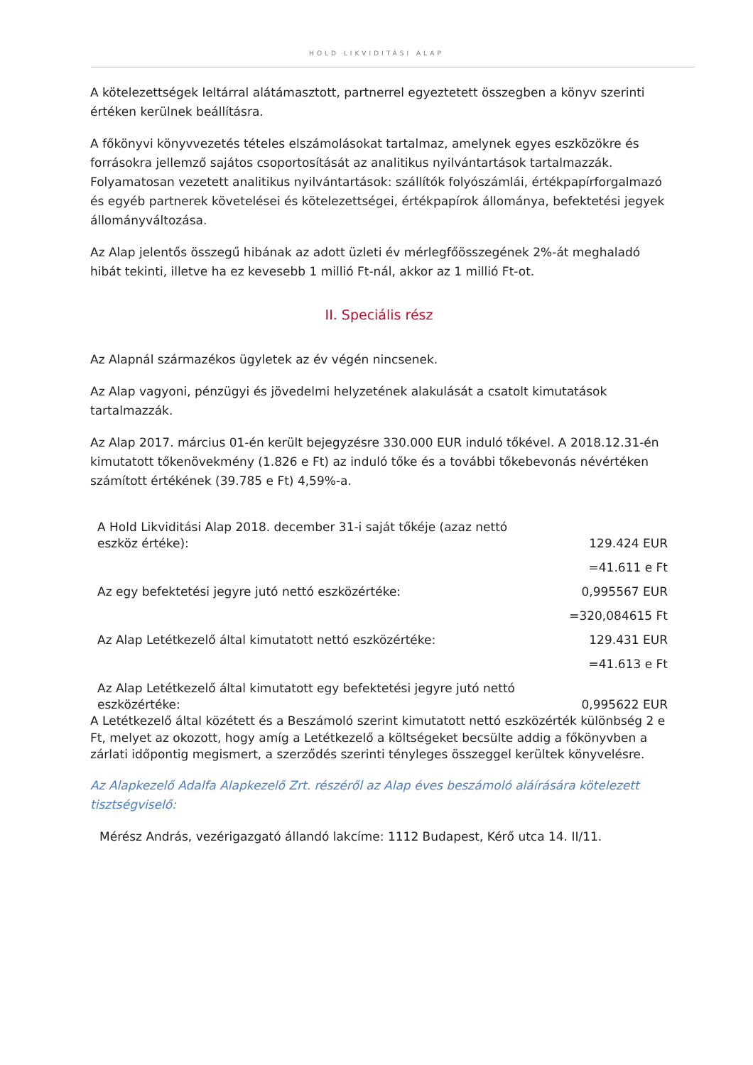HOLD LIKVIDITÁSI ALAP
A kötelezettségek leltárral alátámasztott, partnerrel egyeztetett összegben a könyv szerinti értéken kerülnek beállításra.
A főkönyvi könyvvezetés tételes elszámolásokat tartalmaz, amelynek egyes eszközökre és forrásokra jellemző sajátos csoportosítását az analitikus nyilvántartások tartalmazzák. Folyamatosan vezetett analitikus nyilvántartások: szállítók folyószámlái, értékpapírforgalmazó és egyéb partnerek követelései és kötelezettségei, értékpapírok állománya, befektetési jegyek állományváltozása.
Az Alap jelentős összegű hibának az adott üzleti év mérlegfőösszegének 2%-át meghaladó hibát tekinti, illetve ha ez kevesebb 1 millió Ft-nál, akkor az 1 millió Ft-ot.
II. Speciális rész
Az Alapnál származékos ügyletek az év végén nincsenek.
Az Alap vagyoni, pénzügyi és jövedelmi helyzetének alakulását a csatolt kimutatások tartalmazzák.
Az Alap 2017. március 01-én került bejegyzésre 330.000 EUR induló tőkével. A 2018.12.31-én kimutatott tőkenövekmény (1.826 e Ft) az induló tőke és a további tőkebevonás névértéken számított értékének (39.785 e Ft) 4,59%-a.
| A Hold Likviditási Alap 2018. december 31-i saját tőkéje (azaz nettó eszköz értéke): | 129.424 EUR |
| | =41.611 e Ft |
| Az egy befektetési jegyre jutó nettó eszközértéke: | 0,995567 EUR |
| | =320,084615 Ft |
| Az Alap Letétkezelő által kimutatott nettó eszközértéke: | 129.431 EUR |
| | =41.613 e Ft |
| Az Alap Letétkezelő által kimutatott egy befektetési jegyre jutó nettó eszközértéke: | 0,995622 EUR |
A Letétkezelő által közétett és a Beszámoló szerint kimutatott nettó eszközérték különbség 2 e Ft, melyet az okozott, hogy amíg a Letétkezelő a költségeket becsülte addig a főkönyvben a zárlati időpontig megismert, a szerződés szerinti tényleges összeggel kerültek könyvelésre.
Az Alapkezelő Adalfa Alapkezelő Zrt. részéről az Alap éves beszámoló aláírására kötelezett tisztségviselő:
Mérész András, vezérigazgató állandó lakcíme: 1112 Budapest, Kérő utca 14. II/11.